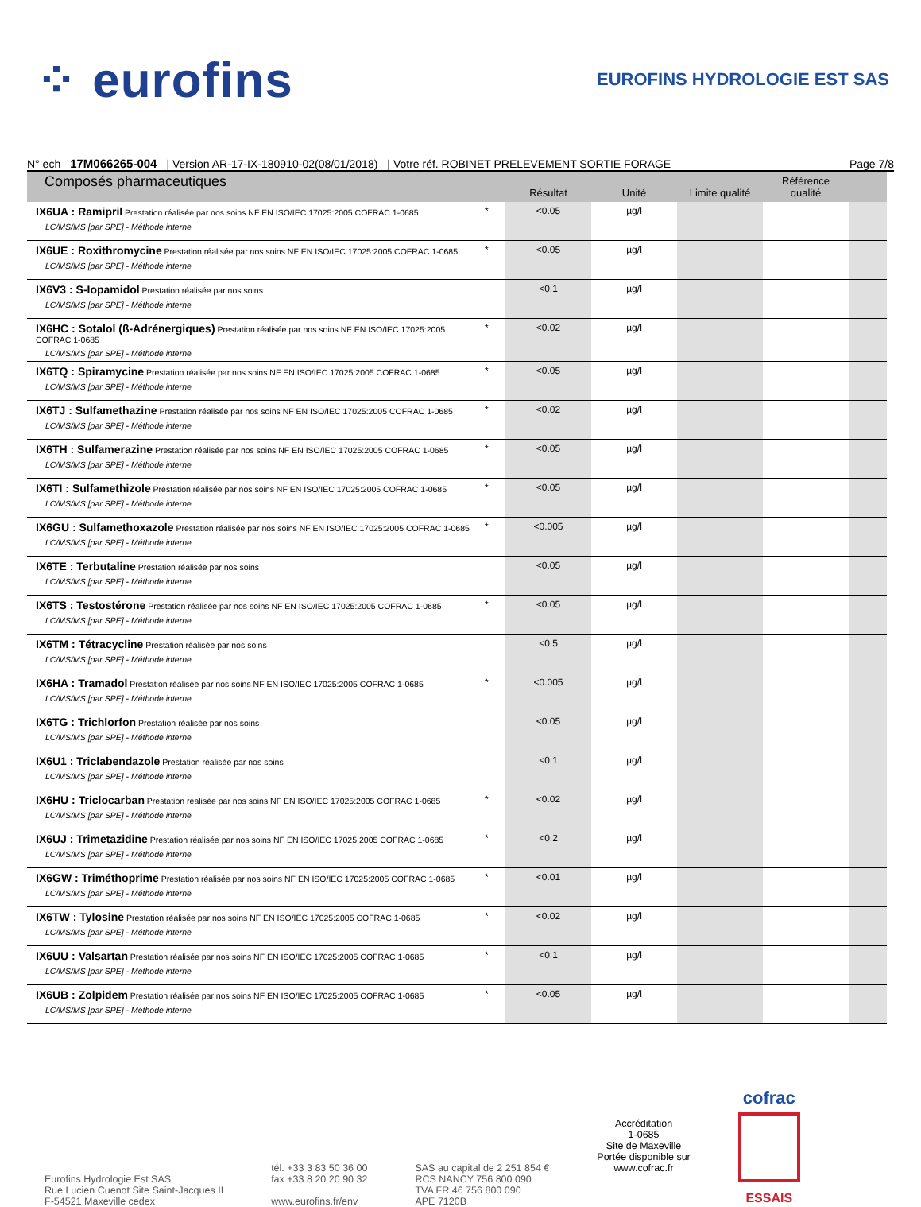⁘ eurofins
EUROFINS HYDROLOGIE EST SAS
N° ech 17M066265-004 | Version AR-17-IX-180910-02(08/01/2018) | Votre réf. ROBINET PRELEVEMENT SORTIE FORAGE Page 7/8
| Composés pharmaceutiques | | Résultat | Unité | Limite qualité | Référence qualité | |
| --- | --- | --- | --- | --- | --- | --- |
| IX6UA : Ramipril Prestation réalisée par nos soins NF EN ISO/IEC 17025:2005 COFRAC 1-0685 LC/MS/MS [par SPE] - Méthode interne | * | <0.05 | µg/l | | | |
| IX6UE : Roxithromycine Prestation réalisée par nos soins NF EN ISO/IEC 17025:2005 COFRAC 1-0685 LC/MS/MS [par SPE] - Méthode interne | * | <0.05 | µg/l | | | |
| IX6V3 : S-Iopamidol Prestation réalisée par nos soins LC/MS/MS [par SPE] - Méthode interne | | <0.1 | µg/l | | | |
| IX6HC : Sotalol (ß-Adrénergiques) Prestation réalisée par nos soins NF EN ISO/IEC 17025:2005 COFRAC 1-0685 LC/MS/MS [par SPE] - Méthode interne | * | <0.02 | µg/l | | | |
| IX6TQ : Spiramycine Prestation réalisée par nos soins NF EN ISO/IEC 17025:2005 COFRAC 1-0685 LC/MS/MS [par SPE] - Méthode interne | * | <0.05 | µg/l | | | |
| IX6TJ : Sulfamethazine Prestation réalisée par nos soins NF EN ISO/IEC 17025:2005 COFRAC 1-0685 LC/MS/MS [par SPE] - Méthode interne | * | <0.02 | µg/l | | | |
| IX6TH : Sulfamerazine Prestation réalisée par nos soins NF EN ISO/IEC 17025:2005 COFRAC 1-0685 LC/MS/MS [par SPE] - Méthode interne | * | <0.05 | µg/l | | | |
| IX6TI : Sulfamethizole Prestation réalisée par nos soins NF EN ISO/IEC 17025:2005 COFRAC 1-0685 LC/MS/MS [par SPE] - Méthode interne | * | <0.05 | µg/l | | | |
| IX6GU : Sulfamethoxazole Prestation réalisée par nos soins NF EN ISO/IEC 17025:2005 COFRAC 1-0685 LC/MS/MS [par SPE] - Méthode interne | * | <0.005 | µg/l | | | |
| IX6TE : Terbutaline Prestation réalisée par nos soins LC/MS/MS [par SPE] - Méthode interne | | <0.05 | µg/l | | | |
| IX6TS : Testostérone Prestation réalisée par nos soins NF EN ISO/IEC 17025:2005 COFRAC 1-0685 LC/MS/MS [par SPE] - Méthode interne | * | <0.05 | µg/l | | | |
| IX6TM : Tétracycline Prestation réalisée par nos soins LC/MS/MS [par SPE] - Méthode interne | | <0.5 | µg/l | | | |
| IX6HA : Tramadol Prestation réalisée par nos soins NF EN ISO/IEC 17025:2005 COFRAC 1-0685 LC/MS/MS [par SPE] - Méthode interne | * | <0.005 | µg/l | | | |
| IX6TG : Trichlorfon Prestation réalisée par nos soins LC/MS/MS [par SPE] - Méthode interne | | <0.05 | µg/l | | | |
| IX6U1 : Triclabendazole Prestation réalisée par nos soins LC/MS/MS [par SPE] - Méthode interne | | <0.1 | µg/l | | | |
| IX6HU : Triclocarban Prestation réalisée par nos soins NF EN ISO/IEC 17025:2005 COFRAC 1-0685 LC/MS/MS [par SPE] - Méthode interne | * | <0.02 | µg/l | | | |
| IX6UJ : Trimetazidine Prestation réalisée par nos soins NF EN ISO/IEC 17025:2005 COFRAC 1-0685 LC/MS/MS [par SPE] - Méthode interne | * | <0.2 | µg/l | | | |
| IX6GW : Triméthoprime Prestation réalisée par nos soins NF EN ISO/IEC 17025:2005 COFRAC 1-0685 LC/MS/MS [par SPE] - Méthode interne | * | <0.01 | µg/l | | | |
| IX6TW : Tylosine Prestation réalisée par nos soins NF EN ISO/IEC 17025:2005 COFRAC 1-0685 LC/MS/MS [par SPE] - Méthode interne | * | <0.02 | µg/l | | | |
| IX6UU : Valsartan Prestation réalisée par nos soins NF EN ISO/IEC 17025:2005 COFRAC 1-0685 LC/MS/MS [par SPE] - Méthode interne | * | <0.1 | µg/l | | | |
| IX6UB : Zolpidem Prestation réalisée par nos soins NF EN ISO/IEC 17025:2005 COFRAC 1-0685 LC/MS/MS [par SPE] - Méthode interne | * | <0.05 | µg/l | | | |
Eurofins Hydrologie Est SAS
Rue Lucien Cuenot Site Saint-Jacques II
F-54521 Maxeville cedex
tél. +33 3 83 50 36 00
fax +33 8 20 20 90 32
www.eurofins.fr/env
SAS au capital de 2 251 854 €
RCS NANCY 756 800 090
TVA FR 46 756 800 090
APE 7120B
Accréditation
1-0685
Site de Maxeville
Portée disponible sur
www.cofrac.fr
cofrac
ESSAIS